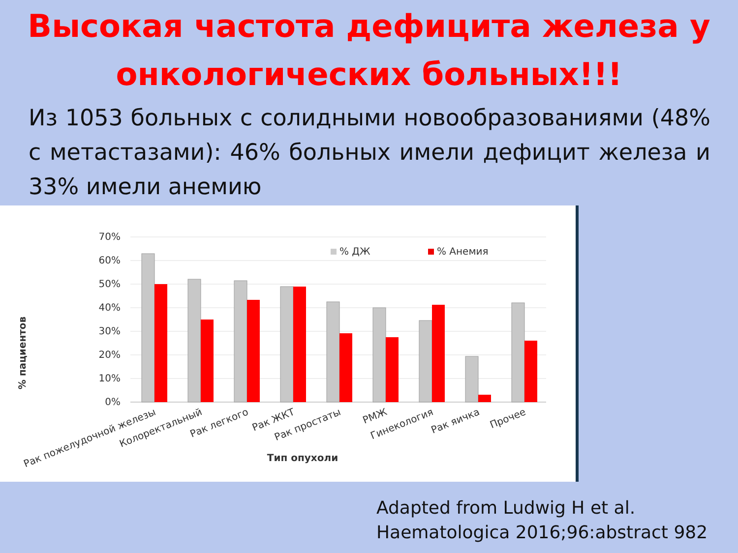Высокая частота дефицита железа у онкологических больных!!!
Из 1053 больных с солидными новообразованиями (48% с метастазами): 46% больных имели дефицит железа и 33% имели анемию
70%
60%
50%
40%
30%
20%
10%
0%
% пациентов
% ДЖ
% Анемия
Рак пожелудочной железы
Колоректальный
Рак легкого
Рак ЖКТ
Рак простаты
РМЖ
Гинекология
Рак яичка
Прочее
Тип опухоли
Adapted from Ludwig H et al.
Haematologica 2016;96:abstract 982